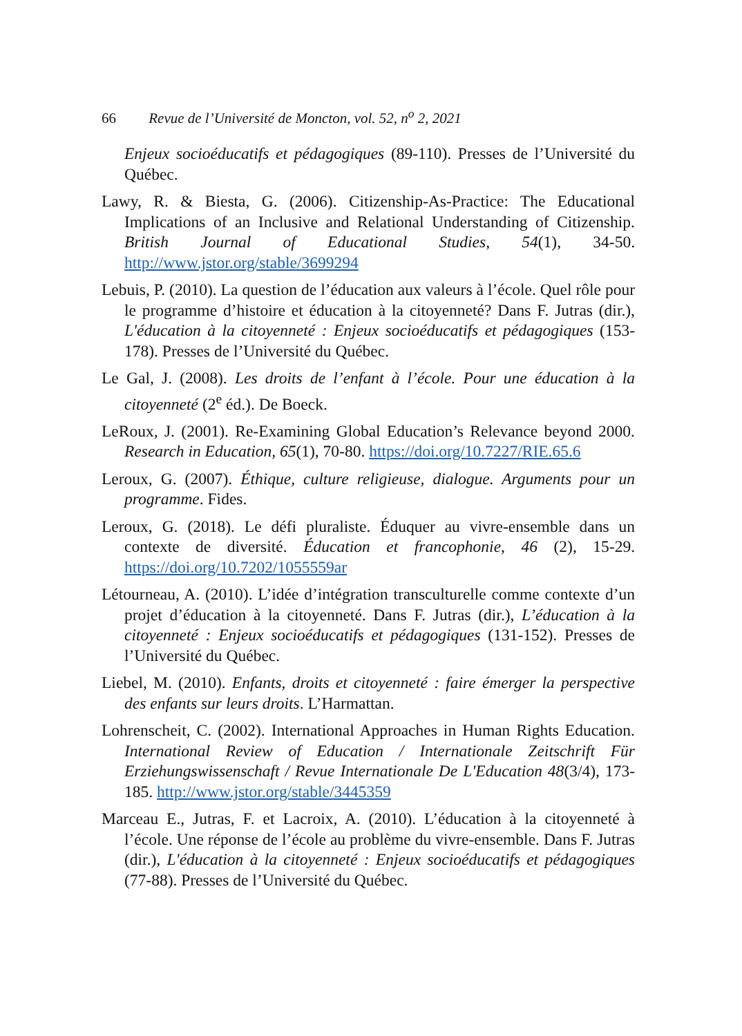66 Revue de l’Université de Moncton, vol. 52, n<sup>o</sup> 2, 2021
Enjeux socioéducatifs et pédagogiques (89-110). Presses de l’Université du Québec.
Lawy, R. & Biesta, G. (2006). Citizenship-As-Practice: The Educational Implications of an Inclusive and Relational Understanding of Citizenship. British Journal of Educational Studies, 54(1), 34-50. http://www.jstor.org/stable/3699294
Lebuis, P. (2010). La question de l’éducation aux valeurs à l’école. Quel rôle pour le programme d’histoire et éducation à la citoyenneté? Dans F. Jutras (dir.), L'éducation à la citoyenneté : Enjeux socioéducatifs et pédagogiques (153-178). Presses de l’Université du Québec.
Le Gal, J. (2008). Les droits de l’enfant à l’école. Pour une éducation à la citoyenneté (2<sup>e</sup> éd.). De Boeck.
LeRoux, J. (2001). Re-Examining Global Education’s Relevance beyond 2000. Research in Education, 65(1), 70-80. https://doi.org/10.7227/RIE.65.6
Leroux, G. (2007). Éthique, culture religieuse, dialogue. Arguments pour un programme. Fides.
Leroux, G. (2018). Le défi pluraliste. Éduquer au vivre-ensemble dans un contexte de diversité. Éducation et francophonie, 46 (2), 15-29. https://doi.org/10.7202/1055559ar
Létourneau, A. (2010). L’idée d’intégration transculturelle comme contexte d’un projet d’éducation à la citoyenneté. Dans F. Jutras (dir.), L’éducation à la citoyenneté : Enjeux socioéducatifs et pédagogiques (131-152). Presses de l’Université du Québec.
Liebel, M. (2010). Enfants, droits et citoyenneté : faire émerger la perspective des enfants sur leurs droits. L’Harmattan.
Lohrenscheit, C. (2002). International Approaches in Human Rights Education. International Review of Education / Internationale Zeitschrift Für Erziehungswissenschaft / Revue Internationale De L'Education 48(3/4), 173-185. http://www.jstor.org/stable/3445359
Marceau E., Jutras, F. et Lacroix, A. (2010). L’éducation à la citoyenneté à l’école. Une réponse de l’école au problème du vivre-ensemble. Dans F. Jutras (dir.), L'éducation à la citoyenneté : Enjeux socioéducatifs et pédagogiques (77-88). Presses de l’Université du Québec.